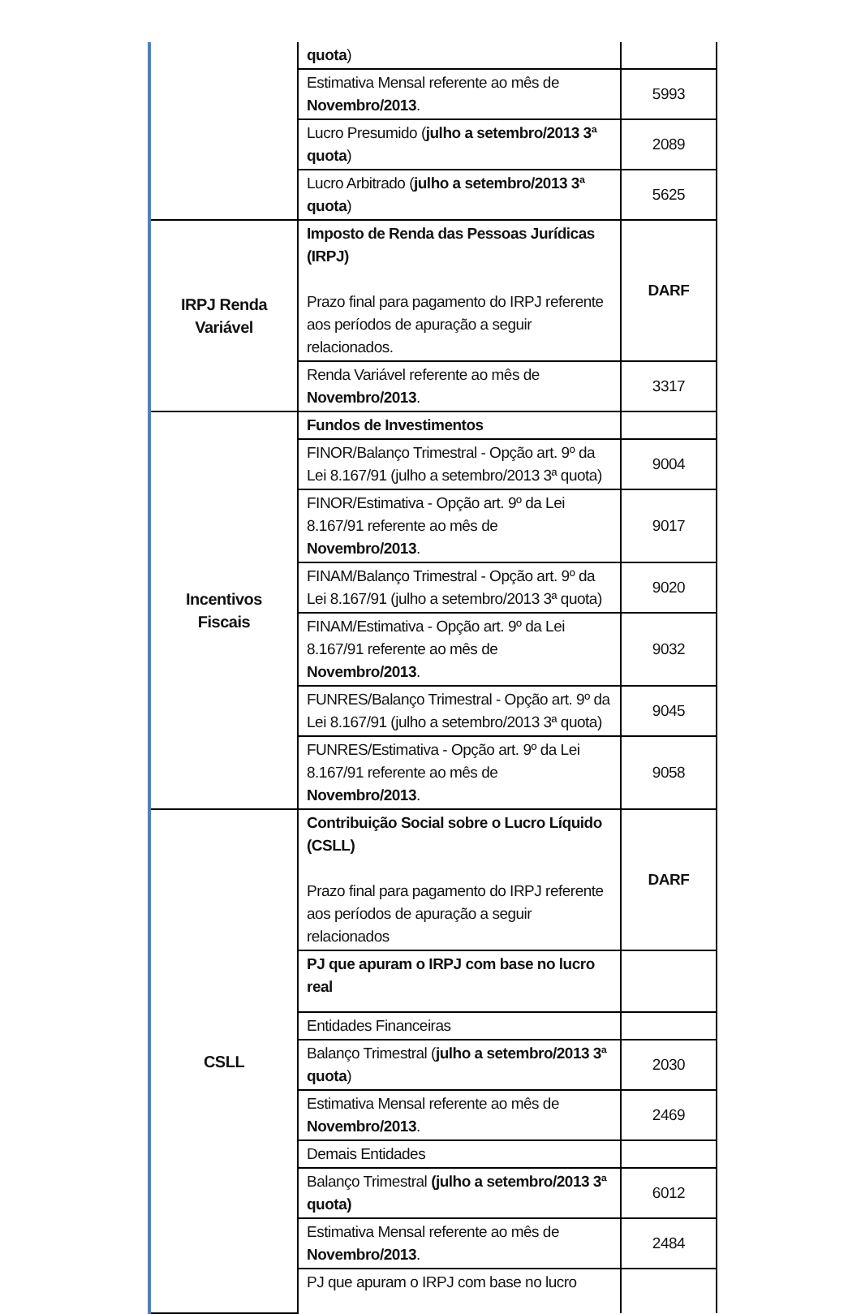| | quota ) | |
| | Estimativa Mensal referente ao mês de Novembro/2013 . | 5993 |
| | Lucro Presumido ( julho a setembro/2013 3ª quota ) | 2089 |
| | Lucro Arbitrado ( julho a setembro/2013 3ª quota ) | 5625 |
| IRPJ Renda Variável | Imposto de Renda das Pessoas Jurídicas (IRPJ) Prazo final para pagamento do IRPJ referente aos períodos de apuração a seguir relacionados. | DARF |
| | Renda Variável referente ao mês de Novembro/2013 . | 3317 |
| Incentivos Fiscais | Fundos de Investimentos | |
| | FINOR/Balanço Trimestral - Opção art. 9º da Lei 8.167/91 (julho a setembro/2013 3ª quota) | 9004 |
| | FINOR/Estimativa - Opção art. 9º da Lei 8.167/91 referente ao mês de Novembro/2013 . | 9017 |
| | FINAM/Balanço Trimestral - Opção art. 9º da Lei 8.167/91 (julho a setembro/2013 3ª quota) | 9020 |
| | FINAM/Estimativa - Opção art. 9º da Lei 8.167/91 referente ao mês de Novembro/2013 . | 9032 |
| | FUNRES/Balanço Trimestral - Opção art. 9º da Lei 8.167/91 (julho a setembro/2013 3ª quota) | 9045 |
| | FUNRES/Estimativa - Opção art. 9º da Lei 8.167/91 referente ao mês de Novembro/2013 . | 9058 |
| CSLL | Contribuição Social sobre o Lucro Líquido (CSLL) Prazo final para pagamento do IRPJ referente aos períodos de apuração a seguir relacionados | DARF |
| | PJ que apuram o IRPJ com base no lucro real | |
| | Entidades Financeiras | |
| | Balanço Trimestral ( julho a setembro/2013 3ª quota ) | 2030 |
| | Estimativa Mensal referente ao mês de Novembro/2013 . | 2469 |
| | Demais Entidades | |
| | Balanço Trimestral (julho a setembro/2013 3ª quota) | 6012 |
| | Estimativa Mensal referente ao mês de Novembro/2013 . | 2484 |
| | PJ que apuram o IRPJ com base no lucro | |